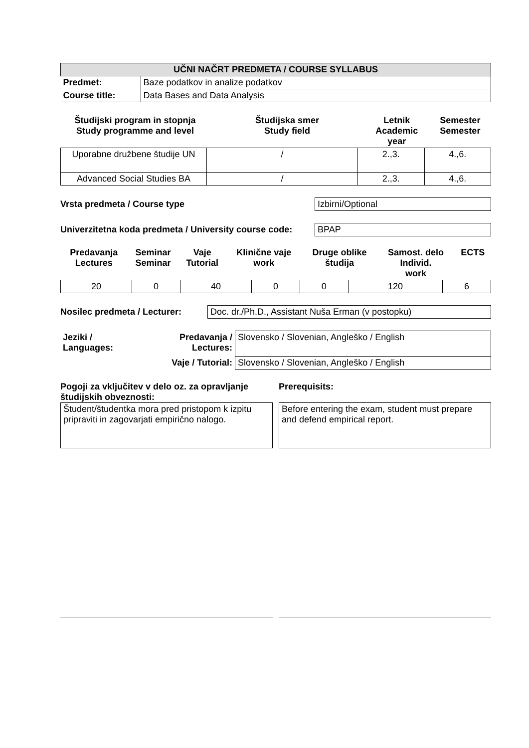| UČNI NAČRT PREDMETA / COURSE SYLLABUS | |
| Predmet: | Baze podatkov in analize podatkov |
| Course title: | Data Bases and Data Analysis |
| Študijski program in stopnja Study programme and level | Študijska smer Study field | Letnik Academic year | Semester Semester |
| --- | --- | --- | --- |
| Uporabne družbene študije UN | / | 2.,3. | 4.,6. |
| Advanced Social Studies BA | / | 2.,3. | 4.,6. |
Vrsta predmeta / Course type Izbirni/Optional
Univerzitetna koda predmeta / University course code:
BPAP
| Predavanja Lectures | Seminar Seminar | Vaje Tutorial | Klinične vaje work | Druge oblike študija | Samost. delo Individ. work | ECTS |
| --- | --- | --- | --- | --- | --- | --- |
| 20 | 0 | 40 | 0 | 0 | 120 | 6 |
Nosilec predmeta / Lecturer:
Doc. dr./Ph.D., Assistant Nuša Erman (v postopku)
| Jeziki / Languages: | Predavanja / Lectures: | Slovensko / Slovenian, Angleško / English |
| | Vaje / Tutorial: | Slovensko / Slovenian, Angleško / English |
Pogoji za vključitev v delo oz. za opravljanje študijskih obveznosti:
Študent/študentka mora pred pristopom k izpitu pripraviti in zagovarjati empirično nalogo.
Prerequisits:
Before entering the exam, student must prepare and defend empirical report.